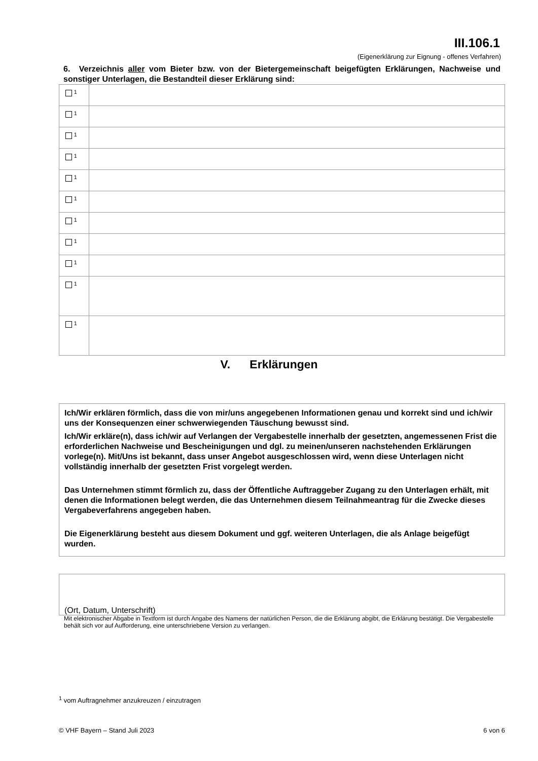III.106.1
(Eigenerklärung zur Eignung - offenes Verfahren)
6. Verzeichnis aller vom Bieter bzw. von der Bietergemeinschaft beigefügten Erklärungen, Nachweise und sonstiger Unterlagen, die Bestandteil dieser Erklärung sind:
| <sup>1</sup> | |
| <sup>1</sup> | |
| <sup>1</sup> | |
| <sup>1</sup> | |
| <sup>1</sup> | |
| <sup>1</sup> | |
| <sup>1</sup> | |
| <sup>1</sup> | |
| <sup>1</sup> | |
| <sup>1</sup> | |
| <sup>1</sup> | |
V. Erklärungen
Ich/Wir erklären förmlich, dass die von mir/uns angegebenen Informationen genau und korrekt sind und ich/wir uns der Konsequenzen einer schwerwiegenden Täuschung bewusst sind.
Ich/Wir erkläre(n), dass ich/wir auf Verlangen der Vergabestelle innerhalb der gesetzten, angemessenen Frist die erforderlichen Nachweise und Bescheinigungen und dgl. zu meinen/unseren nachstehenden Erklärungen vorlege(n). Mit/Uns ist bekannt, dass unser Angebot ausgeschlossen wird, wenn diese Unterlagen nicht vollständig innerhalb der gesetzten Frist vorgelegt werden.
Das Unternehmen stimmt förmlich zu, dass der Öffentliche Auftraggeber Zugang zu den Unterlagen erhält, mit denen die Informationen belegt werden, die das Unternehmen diesem Teilnahmeantrag für die Zwecke dieses Vergabeverfahrens angegeben haben.
Die Eigenerklärung besteht aus diesem Dokument und ggf. weiteren Unterlagen, die als Anlage beigefügt wurden.
(Ort, Datum, Unterschrift)
Mit elektronischer Abgabe in Textform ist durch Angabe des Namens der natürlichen Person, die die Erklärung abgibt, die Erklärung bestätigt. Die Vergabestelle behält sich vor auf Aufforderung, eine unterschriebene Version zu verlangen.
<sup>1</sup> vom Auftragnehmer anzukreuzen / einzutragen
© VHF Bayern – Stand Juli 2023 6 von 6